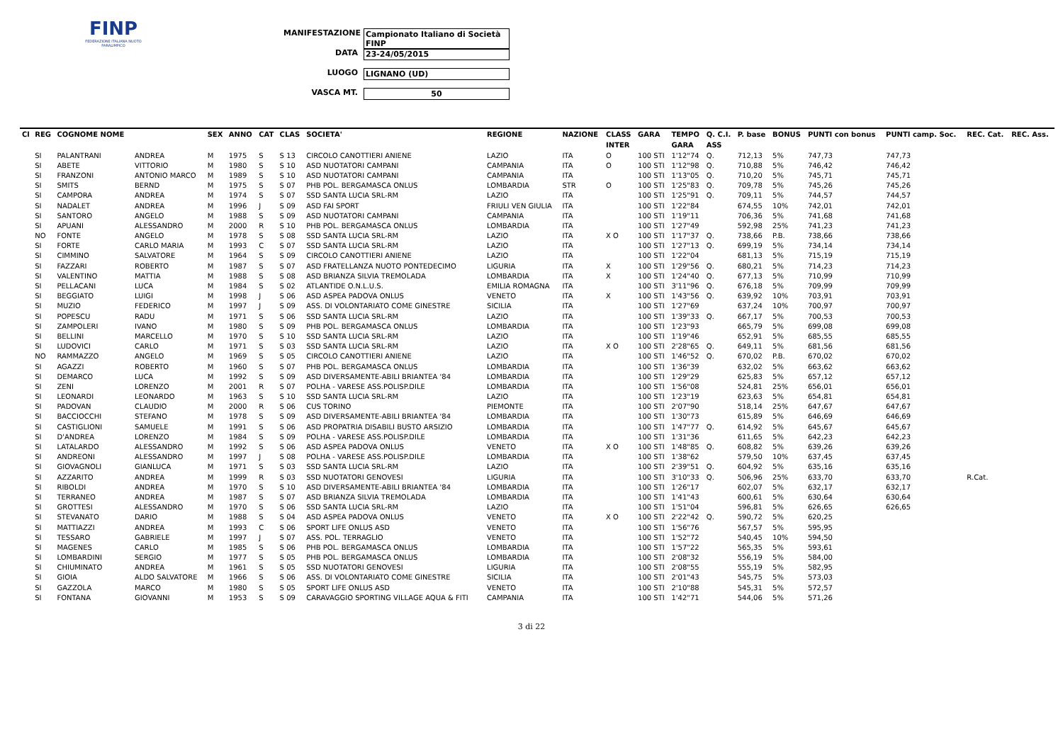FINP
FEDERAZIONE ITALIANA NUOTO PARALIMPICO
MANIFESTAZIONE Campionato Italiano di Società FINP
DATA 23-24/05/2015
LUOGO LIGNANO (UD)
VASCA MT. 50
| Cl | REG | COGNOME NOME | | SEX | ANNO | CAT | CLAS | SOCIETA' | REGIONE | NAZIONE | CLASS | GARA | TEMPO | Q. C.I. | P. base | BONUS | PUNTI con bonus | PUNTI camp. Soc. | REC. Cat. | REC. Ass. |
| --- | --- | --- | --- | --- | --- | --- | --- | --- | --- | --- | --- | --- | --- | --- | --- | --- | --- | --- | --- | --- |
| | | | | | | | | | | | INTER | | GARA | ASS | | | | | | |
| | SI | PALANTRANI | ANDREA | M | 1975 | S | S 13 | CIRCOLO CANOTTIERI ANIENE | LAZIO | ITA | O | 100 STI | 1'12"74 | Q. | 712,13 | 5% | 747,73 | 747,73 | | |
| | SI | ABETE | VITTORIO | M | 1980 | S | S 10 | ASD NUOTATORI CAMPANI | CAMPANIA | ITA | O | 100 STI | 1'12"98 | Q. | 710,88 | 5% | 746,42 | 746,42 | | |
| | SI | FRANZONI | ANTONIO MARCO | M | 1989 | S | S 10 | ASD NUOTATORI CAMPANI | CAMPANIA | ITA | | 100 STI | 1'13"05 | Q. | 710,20 | 5% | 745,71 | 745,71 | | |
| | SI | SMITS | BERND | M | 1975 | S | S 07 | PHB POL. BERGAMASCA ONLUS | LOMBARDIA | STR | O | 100 STI | 1'25"83 | Q. | 709,78 | 5% | 745,26 | 745,26 | | |
| | SI | CAMPORA | ANDREA | M | 1974 | S | S 07 | SSD SANTA LUCIA SRL-RM | LAZIO | ITA | | 100 STI | 1'25"91 | Q. | 709,11 | 5% | 744,57 | 744,57 | | |
| | SI | NADALET | ANDREA | M | 1996 | J | S 09 | ASD FAI SPORT | FRIULI VEN GIULIA | ITA | | 100 STI | 1'22"84 | | 674,55 | 10% | 742,01 | 742,01 | | |
| | SI | SANTORO | ANGELO | M | 1988 | S | S 09 | ASD NUOTATORI CAMPANI | CAMPANIA | ITA | | 100 STI | 1'19"11 | | 706,36 | 5% | 741,68 | 741,68 | | |
| | SI | APUANI | ALESSANDRO | M | 2000 | R | S 10 | PHB POL. BERGAMASCA ONLUS | LOMBARDIA | ITA | | 100 STI | 1'27"49 | | 592,98 | 25% | 741,23 | 741,23 | | |
| | NO | FONTE | ANGELO | M | 1978 | S | S 08 | SSD SANTA LUCIA SRL-RM | LAZIO | ITA | X O | 100 STI | 1'17"37 | Q. | 738,66 | P.B. | 738,66 | 738,66 | | |
| | SI | FORTE | CARLO MARIA | M | 1993 | C | S 07 | SSD SANTA LUCIA SRL-RM | LAZIO | ITA | | 100 STI | 1'27"13 | Q. | 699,19 | 5% | 734,14 | 734,14 | | |
| | SI | CIMMINO | SALVATORE | M | 1964 | S | S 09 | CIRCOLO CANOTTIERI ANIENE | LAZIO | ITA | | 100 STI | 1'22"04 | | 681,13 | 5% | 715,19 | 715,19 | | |
| | SI | FAZZARI | ROBERTO | M | 1987 | S | S 07 | ASD FRATELLANZA NUOTO PONTEDECIMO | LIGURIA | ITA | X | 100 STI | 1'29"56 | Q. | 680,21 | 5% | 714,23 | 714,23 | | |
| | SI | VALENTINO | MATTIA | M | 1988 | S | S 08 | ASD BRIANZA SILVIA TREMOLADA | LOMBARDIA | ITA | X | 100 STI | 1'24"40 | Q. | 677,13 | 5% | 710,99 | 710,99 | | |
| | SI | PELLACANI | LUCA | M | 1984 | S | S 02 | ATLANTIDE O.N.L.U.S. | EMILIA ROMAGNA | ITA | | 100 STI | 3'11"96 | Q. | 676,18 | 5% | 709,99 | 709,99 | | |
| | SI | BEGGIATO | LUIGI | M | 1998 | J | S 06 | ASD ASPEA PADOVA ONLUS | VENETO | ITA | X | 100 STI | 1'43"56 | Q. | 639,92 | 10% | 703,91 | 703,91 | | |
| | SI | MUZIO | FEDERICO | M | 1997 | J | S 09 | ASS. DI VOLONTARIATO COME GINESTRE | SICILIA | ITA | | 100 STI | 1'27"69 | | 637,24 | 10% | 700,97 | 700,97 | | |
| | SI | POPESCU | RADU | M | 1971 | S | S 06 | SSD SANTA LUCIA SRL-RM | LAZIO | ITA | | 100 STI | 1'39"33 | Q. | 667,17 | 5% | 700,53 | 700,53 | | |
| | SI | ZAMPOLERI | IVANO | M | 1980 | S | S 09 | PHB POL. BERGAMASCA ONLUS | LOMBARDIA | ITA | | 100 STI | 1'23"93 | | 665,79 | 5% | 699,08 | 699,08 | | |
| | SI | BELLINI | MARCELLO | M | 1970 | S | S 10 | SSD SANTA LUCIA SRL-RM | LAZIO | ITA | | 100 STI | 1'19"46 | | 652,91 | 5% | 685,55 | 685,55 | | |
| | SI | LUDOVICI | CARLO | M | 1971 | S | S 03 | SSD SANTA LUCIA SRL-RM | LAZIO | ITA | X O | 100 STI | 2'28"65 | Q. | 649,11 | 5% | 681,56 | 681,56 | | |
| | NO | RAMMAZZO | ANGELO | M | 1969 | S | S 05 | CIRCOLO CANOTTIERI ANIENE | LAZIO | ITA | | 100 STI | 1'46"52 | Q. | 670,02 | P.B. | 670,02 | 670,02 | | |
| | SI | AGAZZI | ROBERTO | M | 1960 | S | S 07 | PHB POL. BERGAMASCA ONLUS | LOMBARDIA | ITA | | 100 STI | 1'36"39 | | 632,02 | 5% | 663,62 | 663,62 | | |
| | SI | DEMARCO | LUCA | M | 1992 | S | S 09 | ASD DIVERSAMENTE-ABILI BRIANTEA '84 | LOMBARDIA | ITA | | 100 STI | 1'29"29 | | 625,83 | 5% | 657,12 | 657,12 | | |
| | SI | ZENI | LORENZO | M | 2001 | R | S 07 | POLHA - VARESE ASS.POLISP.DILE | LOMBARDIA | ITA | | 100 STI | 1'56"08 | | 524,81 | 25% | 656,01 | 656,01 | | |
| | SI | LEONARDI | LEONARDO | M | 1963 | S | S 10 | SSD SANTA LUCIA SRL-RM | LAZIO | ITA | | 100 STI | 1'23"19 | | 623,63 | 5% | 654,81 | 654,81 | | |
| | SI | PADOVAN | CLAUDIO | M | 2000 | R | S 06 | CUS TORINO | PIEMONTE | ITA | | 100 STI | 2'07"90 | | 518,14 | 25% | 647,67 | 647,67 | | |
| | SI | BACCIOCCHI | STEFANO | M | 1978 | S | S 09 | ASD DIVERSAMENTE-ABILI BRIANTEA '84 | LOMBARDIA | ITA | | 100 STI | 1'30"73 | | 615,89 | 5% | 646,69 | 646,69 | | |
| | SI | CASTIGLIONI | SAMUELE | M | 1991 | S | S 06 | ASD PROPATRIA DISABILI BUSTO ARSIZIO | LOMBARDIA | ITA | | 100 STI | 1'47"77 | Q. | 614,92 | 5% | 645,67 | 645,67 | | |
| | SI | D'ANDREA | LORENZO | M | 1984 | S | S 09 | POLHA - VARESE ASS.POLISP.DILE | LOMBARDIA | ITA | | 100 STI | 1'31"36 | | 611,65 | 5% | 642,23 | 642,23 | | |
| | SI | LATALARDO | ALESSANDRO | M | 1992 | S | S 06 | ASD ASPEA PADOVA ONLUS | VENETO | ITA | X O | 100 STI | 1'48"85 | Q. | 608,82 | 5% | 639,26 | 639,26 | | |
| | SI | ANDREONI | ALESSANDRO | M | 1997 | J | S 08 | POLHA - VARESE ASS.POLISP.DILE | LOMBARDIA | ITA | | 100 STI | 1'38"62 | | 579,50 | 10% | 637,45 | 637,45 | | |
| | SI | GIOVAGNOLI | GIANLUCA | M | 1971 | S | S 03 | SSD SANTA LUCIA SRL-RM | LAZIO | ITA | | 100 STI | 2'39"51 | Q. | 604,92 | 5% | 635,16 | 635,16 | | |
| | SI | AZZARITO | ANDREA | M | 1999 | R | S 03 | SSD NUOTATORI GENOVESI | LIGURIA | ITA | | 100 STI | 3'10"33 | Q. | 506,96 | 25% | 633,70 | 633,70 | R.Cat. | |
| | SI | RIBOLDI | ANDREA | M | 1970 | S | S 10 | ASD DIVERSAMENTE-ABILI BRIANTEA '84 | LOMBARDIA | ITA | | 100 STI | 1'26"17 | | 602,07 | 5% | 632,17 | 632,17 | | |
| | SI | TERRANEO | ANDREA | M | 1987 | S | S 07 | ASD BRIANZA SILVIA TREMOLADA | LOMBARDIA | ITA | | 100 STI | 1'41"43 | | 600,61 | 5% | 630,64 | 630,64 | | |
| | SI | GROTTESI | ALESSANDRO | M | 1970 | S | S 06 | SSD SANTA LUCIA SRL-RM | LAZIO | ITA | | 100 STI | 1'51"04 | | 596,81 | 5% | 626,65 | 626,65 | | |
| | SI | STEVANATO | DARIO | M | 1988 | S | S 04 | ASD ASPEA PADOVA ONLUS | VENETO | ITA | X O | 100 STI | 2'22"42 | Q. | 590,72 | 5% | 620,25 | | | |
| | SI | MATTIAZZI | ANDREA | M | 1993 | C | S 06 | SPORT LIFE ONLUS ASD | VENETO | ITA | | 100 STI | 1'56"76 | | 567,57 | 5% | 595,95 | | | |
| | SI | TESSARO | GABRIELE | M | 1997 | J | S 07 | ASS. POL. TERRAGLIO | VENETO | ITA | | 100 STI | 1'52"72 | | 540,45 | 10% | 594,50 | | | |
| | SI | MAGENES | CARLO | M | 1985 | S | S 06 | PHB POL. BERGAMASCA ONLUS | LOMBARDIA | ITA | | 100 STI | 1'57"22 | | 565,35 | 5% | 593,61 | | | |
| | SI | LOMBARDINI | SERGIO | M | 1977 | S | S 05 | PHB POL. BERGAMASCA ONLUS | LOMBARDIA | ITA | | 100 STI | 2'08"32 | | 556,19 | 5% | 584,00 | | | |
| | SI | CHIUMINATO | ANDREA | M | 1961 | S | S 05 | SSD NUOTATORI GENOVESI | LIGURIA | ITA | | 100 STI | 2'08"55 | | 555,19 | 5% | 582,95 | | | |
| | SI | GIOIA | ALDO SALVATORE | M | 1966 | S | S 06 | ASS. DI VOLONTARIATO COME GINESTRE | SICILIA | ITA | | 100 STI | 2'01"43 | | 545,75 | 5% | 573,03 | | | |
| | SI | GAZZOLA | MARCO | M | 1980 | S | S 05 | SPORT LIFE ONLUS ASD | VENETO | ITA | | 100 STI | 2'10"88 | | 545,31 | 5% | 572,57 | | | |
| | SI | FONTANA | GIOVANNI | M | 1953 | S | S 09 | CARAVAGGIO SPORTING VILLAGE AQUA & FITI | CAMPANIA | ITA | | 100 STI | 1'42"71 | | 544,06 | 5% | 571,26 | | | |
3 di 22